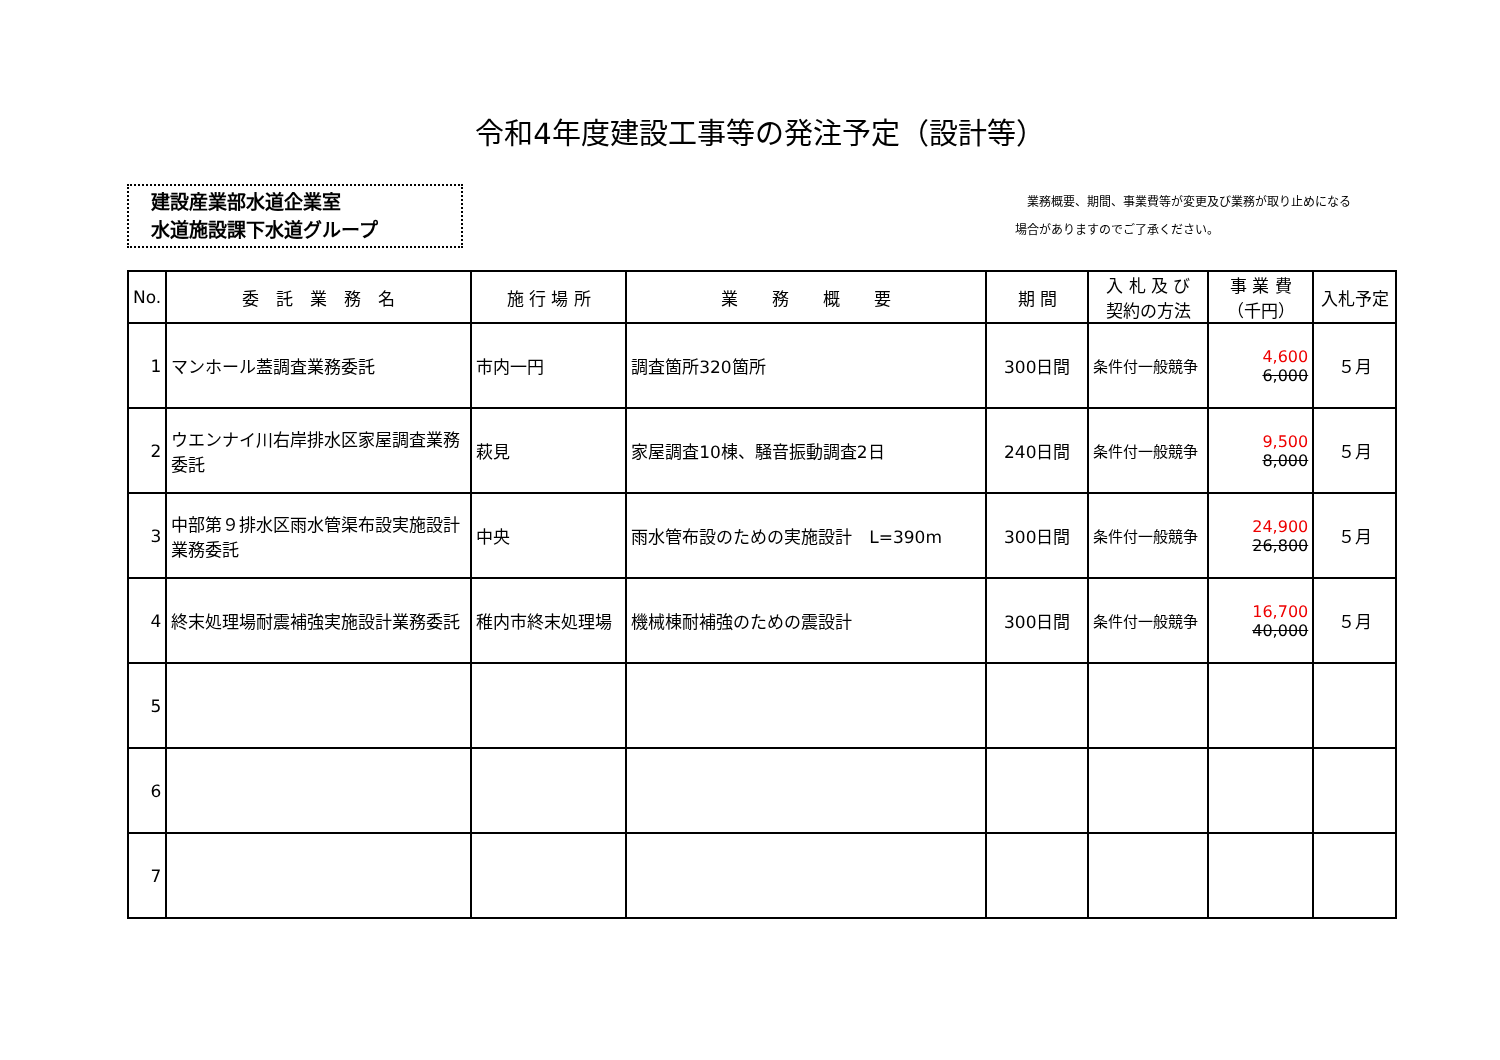令和4年度建設工事等の発注予定（設計等）
建設産業部水道企業室
水道施設課下水道グループ
　業務概要、期間、事業費等が変更及び業務が取り止めになる
場合がありますのでご了承ください。
| No. | 委 託 業 務 名 | 施 行 場 所 | 業 務 概 要 | 期 間 | 入 札 及 び 契約の方法 | 事 業 費 （千円） | 入札予定 |
| --- | --- | --- | --- | --- | --- | --- | --- |
| 1 | マンホール蓋調査業務委託 | 市内一円 | 調査箇所320箇所 | 300日間 | 条件付一般競争 | 4,600 6,000 | ５月 |
| 2 | ウエンナイ川右岸排水区家屋調査業務委託 | 萩見 | 家屋調査10棟、騒音振動調査2日 | 240日間 | 条件付一般競争 | 9,500 8,000 | ５月 |
| 3 | 中部第９排水区雨水管渠布設実施設計業務委託 | 中央 | 雨水管布設のための実施設計 L=390m | 300日間 | 条件付一般競争 | 24,900 26,800 | ５月 |
| 4 | 終末処理場耐震補強実施設計業務委託 | 稚内市終末処理場 | 機械棟耐補強のための震設計 | 300日間 | 条件付一般競争 | 16,700 40,000 | ５月 |
| 5 | | | | | | | |
| 6 | | | | | | | |
| 7 | | | | | | | |